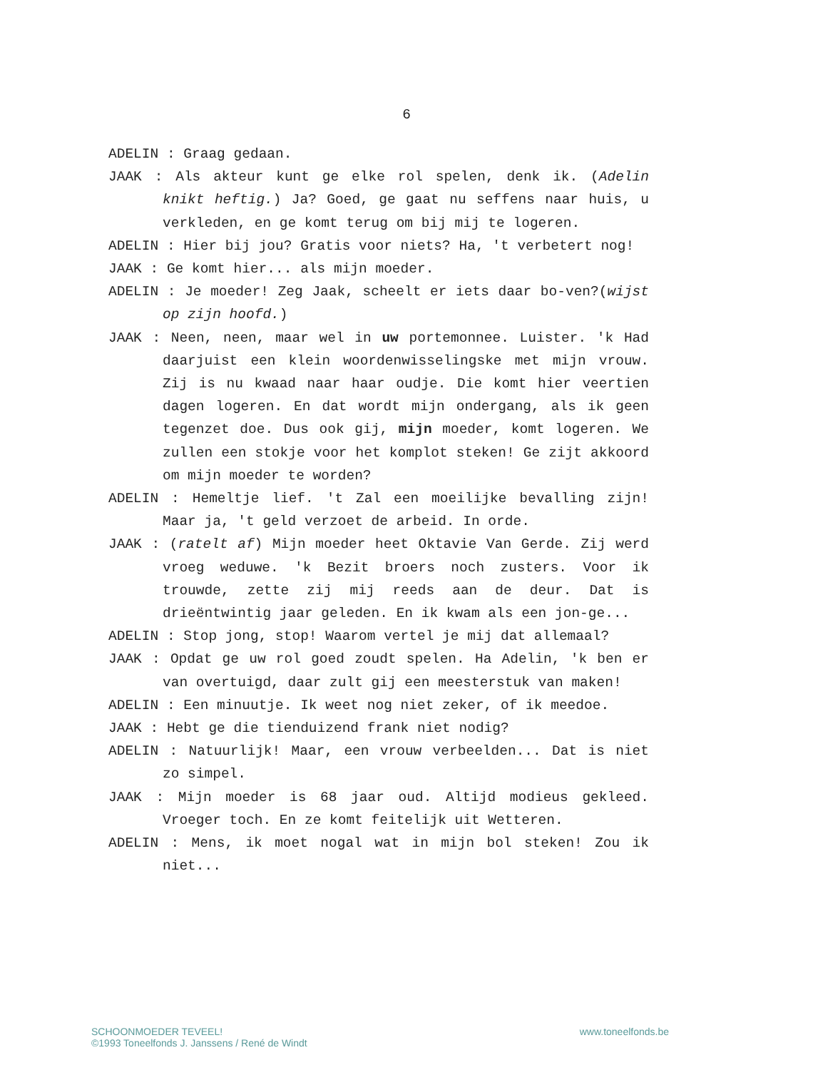6
ADELIN : Graag gedaan.
JAAK : Als akteur kunt ge elke rol spelen, denk ik. (Adelin knikt heftig.) Ja? Goed, ge gaat nu seffens naar huis, u verkleden, en ge komt terug om bij mij te logeren.
ADELIN : Hier bij jou? Gratis voor niets? Ha, 't verbetert nog!
JAAK : Ge komt hier... als mijn moeder.
ADELIN : Je moeder! Zeg Jaak, scheelt er iets daar bo-ven?(wijst op zijn hoofd.)
JAAK : Neen, neen, maar wel in uw portemonnee. Luister. 'k Had daarjuist een klein woordenwisselingske met mijn vrouw. Zij is nu kwaad naar haar oudje. Die komt hier veertien dagen logeren. En dat wordt mijn ondergang, als ik geen tegenzet doe. Dus ook gij, mijn moeder, komt logeren. We zullen een stokje voor het komplot steken! Ge zijt akkoord om mijn moeder te worden?
ADELIN : Hemeltje lief. 't Zal een moeilijke bevalling zijn! Maar ja, 't geld verzoet de arbeid. In orde.
JAAK : (ratelt af) Mijn moeder heet Oktavie Van Gerde. Zij werd vroeg weduwe. 'k Bezit broers noch zusters. Voor ik trouwde, zette zij mij reeds aan de deur. Dat is drieëntwintig jaar geleden. En ik kwam als een jon-ge...
ADELIN : Stop jong, stop! Waarom vertel je mij dat allemaal?
JAAK : Opdat ge uw rol goed zoudt spelen. Ha Adelin, 'k ben er van overtuigd, daar zult gij een meesterstuk van maken!
ADELIN : Een minuutje. Ik weet nog niet zeker, of ik meedoe.
JAAK : Hebt ge die tienduizend frank niet nodig?
ADELIN : Natuurlijk! Maar, een vrouw verbeelden... Dat is niet zo simpel.
JAAK : Mijn moeder is 68 jaar oud. Altijd modieus gekleed. Vroeger toch. En ze komt feitelijk uit Wetteren.
ADELIN : Mens, ik moet nogal wat in mijn bol steken! Zou ik niet...
SCHOONMOEDER TEVEEL!
©1993 Toneelfonds J. Janssens / René de Windt
www.toneelfonds.be